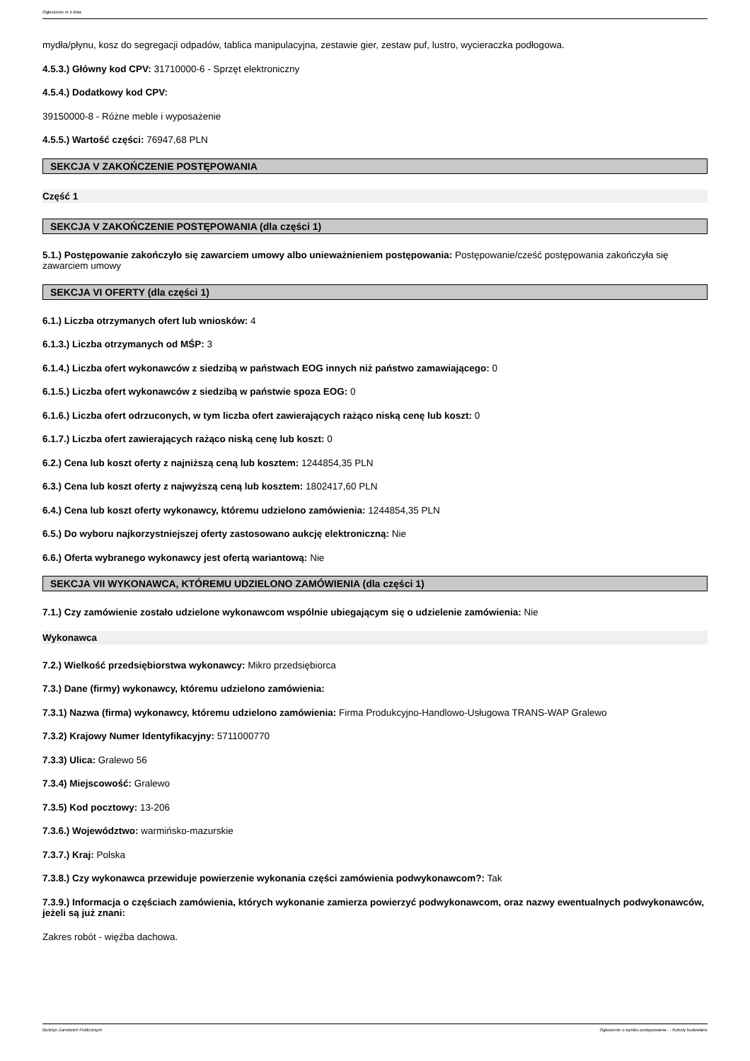Ogłoszenie nr z dnia
mydła/płynu, kosz do segregacji odpadów, tablica manipulacyjna, zestawie gier, zestaw puf, lustro, wycieraczka podłogowa.
4.5.3.) Główny kod CPV: 31710000-6 - Sprzęt elektroniczny
4.5.4.) Dodatkowy kod CPV:
39150000-8 - Różne meble i wyposażenie
4.5.5.) Wartość części: 76947,68 PLN
SEKCJA V ZAKOŃCZENIE POSTĘPOWANIA
Część 1
SEKCJA V ZAKOŃCZENIE POSTĘPOWANIA (dla części 1)
5.1.) Postępowanie zakończyło się zawarciem umowy albo unieważnieniem postępowania: Postępowanie/cześć postępowania zakończyła się zawarciem umowy
SEKCJA VI OFERTY (dla części 1)
6.1.) Liczba otrzymanych ofert lub wniosków: 4
6.1.3.) Liczba otrzymanych od MŚP: 3
6.1.4.) Liczba ofert wykonawców z siedzibą w państwach EOG innych niż państwo zamawiającego: 0
6.1.5.) Liczba ofert wykonawców z siedzibą w państwie spoza EOG: 0
6.1.6.) Liczba ofert odrzuconych, w tym liczba ofert zawierających rażąco niską cenę lub koszt: 0
6.1.7.) Liczba ofert zawierających rażąco niską cenę lub koszt: 0
6.2.) Cena lub koszt oferty z najniższą ceną lub kosztem: 1244854,35 PLN
6.3.) Cena lub koszt oferty z najwyższą ceną lub kosztem: 1802417,60 PLN
6.4.) Cena lub koszt oferty wykonawcy, któremu udzielono zamówienia: 1244854,35 PLN
6.5.) Do wyboru najkorzystniejszej oferty zastosowano aukcję elektroniczną: Nie
6.6.) Oferta wybranego wykonawcy jest ofertą wariantową: Nie
SEKCJA VII WYKONAWCA, KTÓREMU UDZIELONO ZAMÓWIENIA (dla części 1)
7.1.) Czy zamówienie zostało udzielone wykonawcom wspólnie ubiegającym się o udzielenie zamówienia: Nie
Wykonawca
7.2.) Wielkość przedsiębiorstwa wykonawcy: Mikro przedsiębiorca
7.3.) Dane (firmy) wykonawcy, któremu udzielono zamówienia:
7.3.1) Nazwa (firma) wykonawcy, któremu udzielono zamówienia: Firma Produkcyjno-Handlowo-Usługowa TRANS-WAP Gralewo
7.3.2) Krajowy Numer Identyfikacyjny: 5711000770
7.3.3) Ulica: Gralewo 56
7.3.4) Miejscowość: Gralewo
7.3.5) Kod pocztowy: 13-206
7.3.6.) Województwo: warmińsko-mazurskie
7.3.7.) Kraj: Polska
7.3.8.) Czy wykonawca przewiduje powierzenie wykonania części zamówienia podwykonawcom?: Tak
7.3.9.) Informacja o częściach zamówienia, których wykonanie zamierza powierzyć podwykonawcom, oraz nazwy ewentualnych podwykonawców, jeżeli są już znani:
Zakres robót - więźba dachowa.
Biuletyn Zamówień Publicznych Ogłoszenie o wyniku postępowania - - Roboty budowlane